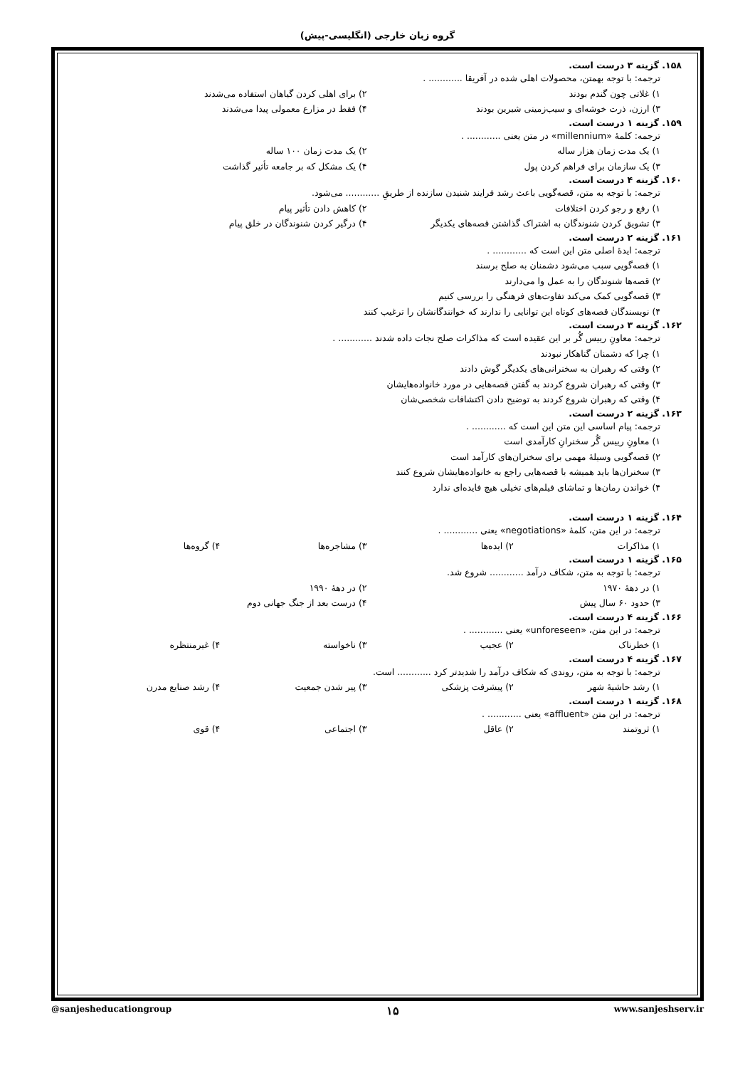گروه زبان خارجی (انگلیسی-پیش)
۱۵۸. گزینه ۳ درست است.
ترجمه: با توجه بهمتن، محصولات اهلی شده در آفریقا ............ .
۱) غلاتی چون گندم بودند ۲) برای اهلی کردن گیاهان استفاده می‌شدند
۳) ارزن، ذرت خوشه‌ای و سیب‌زمینی شیرین بودند ۴) فقط در مزارع معمولی پیدا می‌شدند
۱۵۹. گزینه ۱ درست است.
ترجمه: کلمهٔ «millennium» در متن یعنی ............ .
۱) یک مدت زمان هزار ساله ۲) یک مدت زمان ۱۰۰ ساله
۳) یک سازمان برای فراهم کردن پول ۴) یک مشکل که بر جامعه تأثیر گذاشت
۱۶۰. گزینه ۴ درست است.
ترجمه: با توجه به متن، قصه‌گویی باعث رشد فرایند شنیدن سازنده از طریقِ ............ می‌شود.
۱) رفع و رجو کردن اختلافات ۲) کاهش دادن تأثیر پیام
۳) تشویق کردن شنوندگان به اشتراک گذاشتن قصه‌های یکدیگر ۴) درگیر کردن شنوندگان در خلق پیام
۱۶۱. گزینه ۲ درست است.
ترجمه: ایدهٔ اصلی متن این است که ............ .
۱) قصه‌گویی سبب می‌شود دشمنان به صلح برسند
۲) قصه‌ها شنوندگان را به عمل وا می‌دارند
۳) قصه‌گویی کمک می‌کند تفاوت‌های فرهنگی را بررسی کنیم
۴) نویسندگان قصه‌های کوتاه این توانایی را ندارند که خوانندگانشان را ترغیب کنند
۱۶۲. گزینه ۳ درست است.
ترجمه: معاونِ رییس گُر بر این عقیده است که مذاکرات صلح نجات داده شدند ............ .
۱) چرا که دشمنان گناهکار نبودند
۲) وقتی که رهبران به سخنرانی‌های یکدیگر گوش دادند
۳) وقتی که رهبران شروع کردند به گفتن قصه‌هایی در مورد خانواده‌هایشان
۴) وقتی که رهبران شروع کردند به توضیح دادن اکتشافات شخصی‌شان
۱۶۳. گزینه ۲ درست است.
ترجمه: پیام اساسی این متن این است که ............ .
۱) معاونِ رییس گُر سخنرانِ کارآمدی است
۲) قصه‌گویی وسیلهٔ مهمی برای سخنران‌های کارآمد است
۳) سخنران‌ها باید همیشه با قصه‌هایی راجع به خانواده‌هایشان شروع کنند
۴) خواندن رمان‌ها و تماشای فیلم‌های تخیلی هیچ فایده‌ای ندارد
۱۶۴. گزینه ۱ درست است.
ترجمه: در این متن، کلمهٔ «negotiations» یعنی ............ .
۱) مذاکرات ۲) ایده‌ها ۳) مشاجره‌ها ۴) گروه‌ها
۱۶۵. گزینه ۱ درست است.
ترجمه: با توجه به متن، شکاف درآمد ............ شروع شد.
۱) در دهۀ ۱۹۷۰ ۲) در دهۀ ۱۹۹۰
۳) حدود ۶۰ سال پیش ۴) درست بعد از جنگ جهانی دوم
۱۶۶. گزینه ۴ درست است.
ترجمه: در این متن، «unforeseen» یعنی ............ .
۱) خطرناک ۲) عجیب ۳) ناخواسته ۴) غیرمنتظره
۱۶۷. گزینه ۴ درست است.
ترجمه: با توجه به متن، روندی که شکاف درآمد را شدیدتر کرد ............ است.
۱) رشد حاشیهٔ شهر ۲) پیشرفت پزشکی ۳) پیر شدن جمعیت ۴) رشد صنایع مدرن
۱۶۸. گزینه ۱ درست است.
ترجمه: در این متن «affluent» یعنی ............ .
۱) ثروتمند ۲) عاقل ۳) اجتماعی ۴) قوی
@sanjesheducationgroup ۱۵ www.sanjeshserv.ir